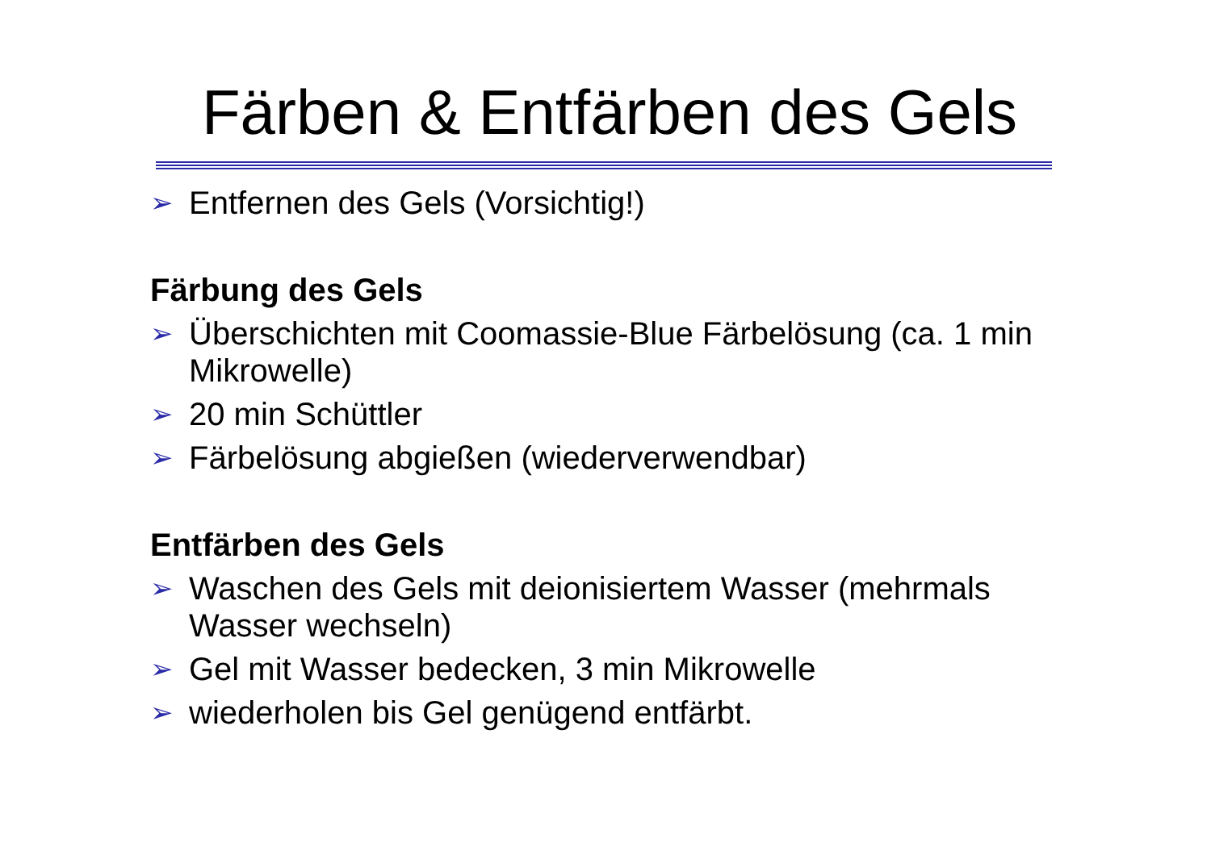Färben & Entfärben des Gels
➢ Entfernen des Gels (Vorsichtig!)
Färbung des Gels
➢ Überschichten mit Coomassie-Blue Färbelösung (ca. 1 min Mikrowelle)
➢ 20 min Schüttler
➢ Färbelösung abgießen (wiederverwendbar)
Entfärben des Gels
➢ Waschen des Gels mit deionisiertem Wasser (mehrmals Wasser wechseln)
➢ Gel mit Wasser bedecken, 3 min Mikrowelle
➢ wiederholen bis Gel genügend entfärbt.